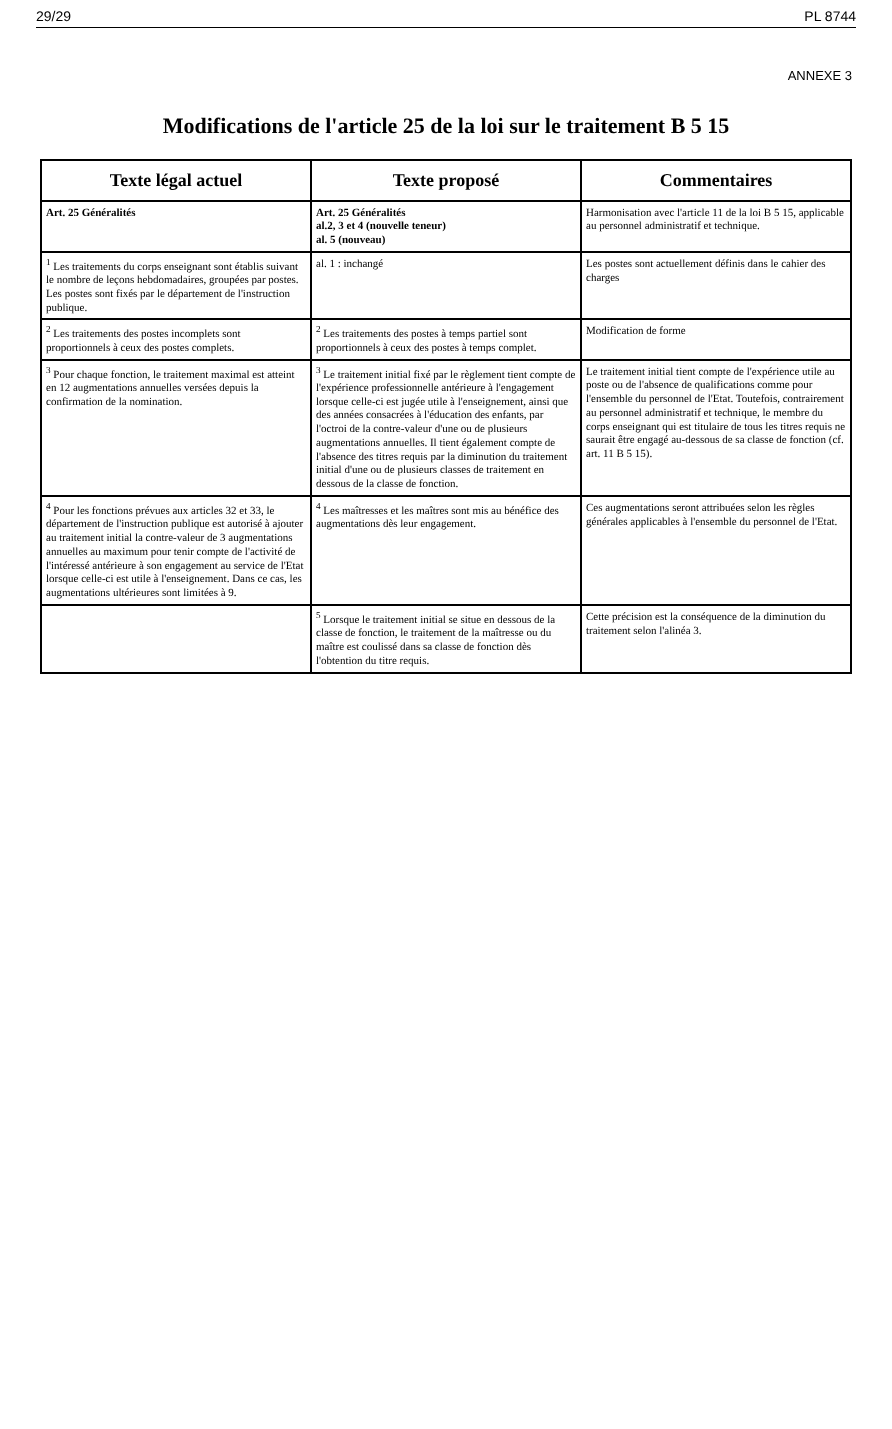29/29 PL 8744
ANNEXE 3
Modifications de l'article 25 de la loi sur le traitement B 5 15
| Texte légal actuel | Texte proposé | Commentaires |
| --- | --- | --- |
| Art. 25 Généralités | Art. 25 Généralités al.2, 3 et 4 (nouvelle teneur) al. 5 (nouveau) | Harmonisation avec l'article 11 de la loi B 5 15, applicable au personnel administratif et technique. |
| <sup>1</sup> Les traitements du corps enseignant sont établis suivant le nombre de leçons hebdomadaires, groupées par postes. Les postes sont fixés par le département de l'instruction publique. | al. 1 : inchangé | Les postes sont actuellement définis dans le cahier des charges |
| <sup>2</sup> Les traitements des postes incomplets sont proportionnels à ceux des postes complets. | <sup>2</sup> Les traitements des postes à temps partiel sont proportionnels à ceux des postes à temps complet. | Modification de forme |
| <sup>3</sup> Pour chaque fonction, le traitement maximal est atteint en 12 augmentations annuelles versées depuis la confirmation de la nomination. | <sup>3</sup> Le traitement initial fixé par le règlement tient compte de l'expérience professionnelle antérieure à l'engagement lorsque celle-ci est jugée utile à l'enseignement, ainsi que des années consacrées à l'éducation des enfants, par l'octroi de la contre-valeur d'une ou de plusieurs augmentations annuelles. Il tient également compte de l'absence des titres requis par la diminution du traitement initial d'une ou de plusieurs classes de traitement en dessous de la classe de fonction. | Le traitement initial tient compte de l'expérience utile au poste ou de l'absence de qualifications comme pour l'ensemble du personnel de l'Etat. Toutefois, contrairement au personnel administratif et technique, le membre du corps enseignant qui est titulaire de tous les titres requis ne saurait être engagé au-dessous de sa classe de fonction (cf. art. 11 B 5 15). |
| <sup>4</sup> Pour les fonctions prévues aux articles 32 et 33, le département de l'instruction publique est autorisé à ajouter au traitement initial la contre-valeur de 3 augmentations annuelles au maximum pour tenir compte de l'activité de l'intéressé antérieure à son engagement au service de l'Etat lorsque celle-ci est utile à l'enseignement. Dans ce cas, les augmentations ultérieures sont limitées à 9. | <sup>4</sup> Les maîtresses et les maîtres sont mis au bénéfice des augmentations dès leur engagement. | Ces augmentations seront attribuées selon les règles générales applicables à l'ensemble du personnel de l'Etat. |
| | <sup>5</sup> Lorsque le traitement initial se situe en dessous de la classe de fonction, le traitement de la maîtresse ou du maître est coulissé dans sa classe de fonction dès l'obtention du titre requis. | Cette précision est la conséquence de la diminution du traitement selon l'alinéa 3. |